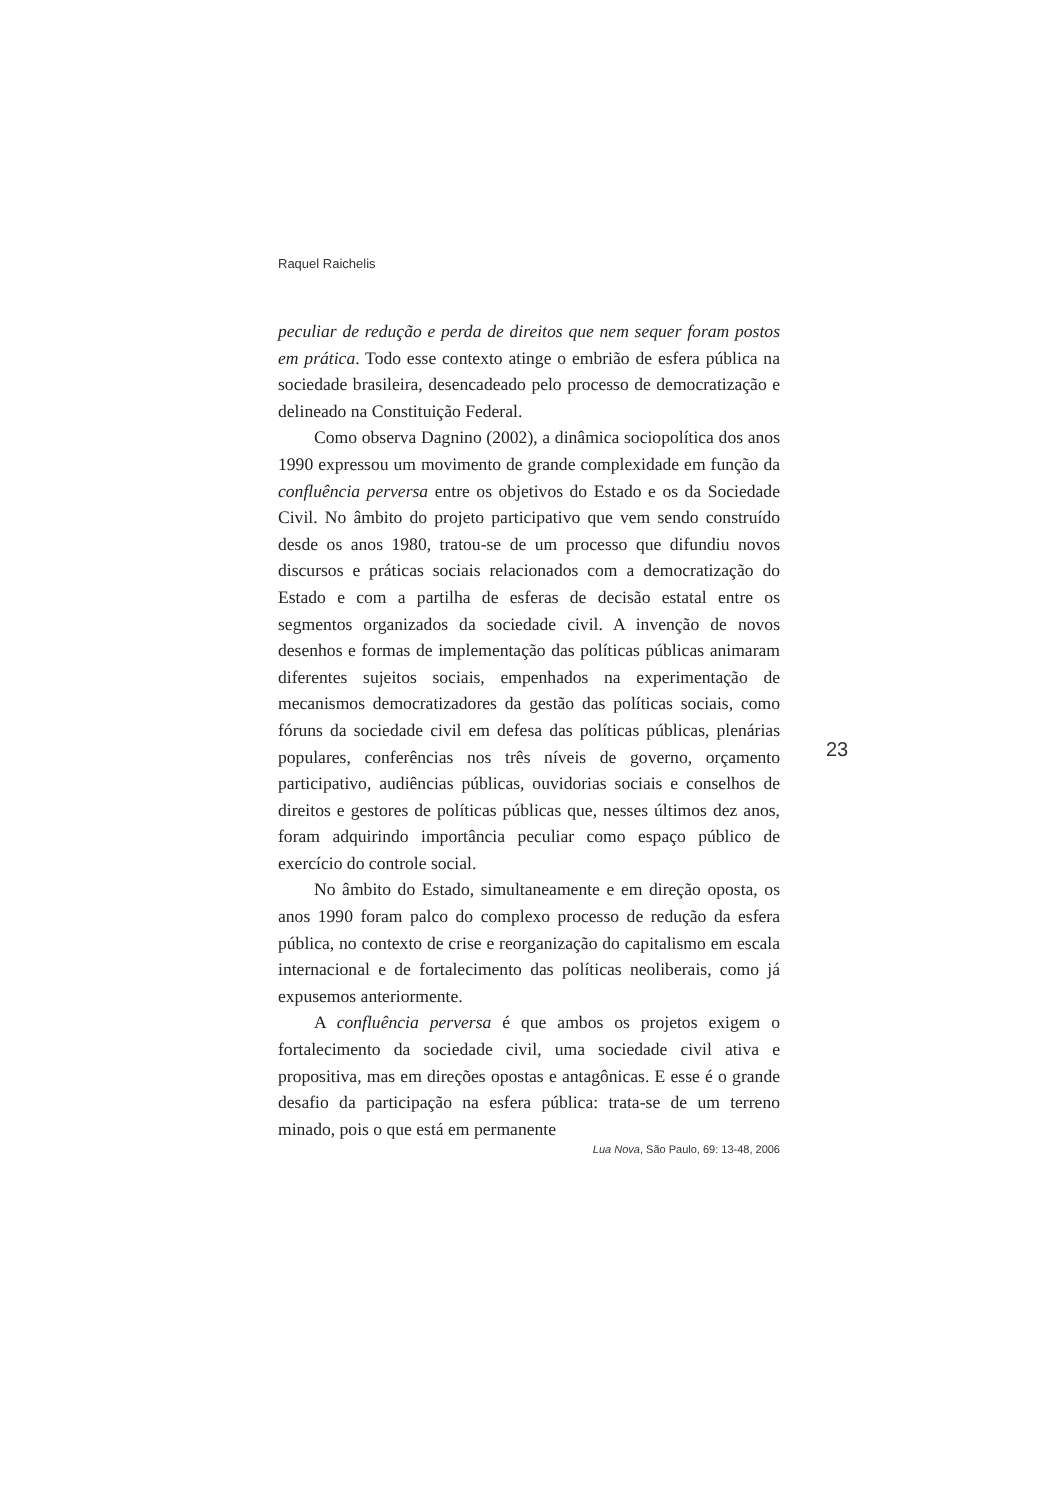Raquel Raichelis
peculiar de redução e perda de direitos que nem sequer foram postos em prática. Todo esse contexto atinge o embrião de esfera pública na sociedade brasileira, desencadeado pelo processo de democratização e delineado na Constituição Federal.
Como observa Dagnino (2002), a dinâmica sociopolítica dos anos 1990 expressou um movimento de grande complexidade em função da confluência perversa entre os objetivos do Estado e os da Sociedade Civil. No âmbito do projeto participativo que vem sendo construído desde os anos 1980, tratou-se de um processo que difundiu novos discursos e práticas sociais relacionados com a democratização do Estado e com a partilha de esferas de decisão estatal entre os segmentos organizados da sociedade civil. A invenção de novos desenhos e formas de implementação das políticas públicas animaram diferentes sujeitos sociais, empenhados na experimentação de mecanismos democratizadores da gestão das políticas sociais, como fóruns da sociedade civil em defesa das políticas públicas, plenárias populares, conferências nos três níveis de governo, orçamento participativo, audiências públicas, ouvidorias sociais e conselhos de direitos e gestores de políticas públicas que, nesses últimos dez anos, foram adquirindo importância peculiar como espaço público de exercício do controle social.
No âmbito do Estado, simultaneamente e em direção oposta, os anos 1990 foram palco do complexo processo de redução da esfera pública, no contexto de crise e reorganização do capitalismo em escala internacional e de fortalecimento das políticas neoliberais, como já expusemos anteriormente.
A confluência perversa é que ambos os projetos exigem o fortalecimento da sociedade civil, uma sociedade civil ativa e propositiva, mas em direções opostas e antagônicas. E esse é o grande desafio da participação na esfera pública: trata-se de um terreno minado, pois o que está em permanente
23
Lua Nova, São Paulo, 69: 13-48, 2006